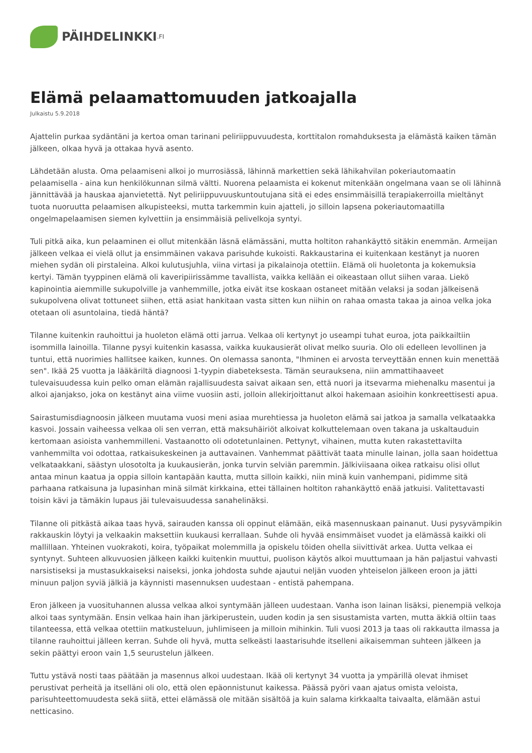PÄIHDELINKKI.FI
Elämä pelaamattomuuden jatkoajalla
Julkaistu 5.9.2018
Ajattelin purkaa sydäntäni ja kertoa oman tarinani peliriippuvuudesta, korttitalon romahduksesta ja elämästä kaiken tämän jälkeen, olkaa hyvä ja ottakaa hyvä asento.
Lähdetään alusta. Oma pelaamiseni alkoi jo murrosiässä, lähinnä markettien sekä lähikahvilan pokeriautomaatin pelaamisella - aina kun henkilökunnan silmä vältti. Nuorena pelaamista ei kokenut mitenkään ongelmana vaan se oli lähinnä jännittävää ja hauskaa ajanvietettä. Nyt peliriippuvuuskuntoutujana sitä ei edes ensimmäisillä terapiakerroilla mieltänyt tuota nuoruutta pelaamisen alkupisteeksi, mutta tarkemmin kuin ajatteli, jo silloin lapsena pokeriautomaatilla ongelmapelaamisen siemen kylvettiin ja ensimmäisiä pelivelkoja syntyi.
Tuli pitkä aika, kun pelaaminen ei ollut mitenkään läsnä elämässäni, mutta holtiton rahankäyttö sitäkin enemmän. Armeijan jälkeen velkaa ei vielä ollut ja ensimmäinen vakava parisuhde kukoisti. Rakkaustarina ei kuitenkaan kestänyt ja nuoren miehen sydän oli pirstaleina. Alkoi kulutusjuhla, viina virtasi ja pikalainoja otettiin. Elämä oli huoletonta ja kokemuksia kertyi. Tämän tyyppinen elämä oli kaveripiirissämme tavallista, vaikka kellään ei oikeastaan ollut siihen varaa. Liekö kapinointia aiemmille sukupolville ja vanhemmille, jotka eivät itse koskaan ostaneet mitään velaksi ja sodan jälkeisenä sukupolvena olivat tottuneet siihen, että asiat hankitaan vasta sitten kun niihin on rahaa omasta takaa ja ainoa velka joka otetaan oli asuntolaina, tiedä häntä?
Tilanne kuitenkin rauhoittui ja huoleton elämä otti jarrua. Velkaa oli kertynyt jo useampi tuhat euroa, jota paikkailtiin isommilla lainoilla. Tilanne pysyi kuitenkin kasassa, vaikka kuukausierät olivat melko suuria. Olo oli edelleen levollinen ja tuntui, että nuorimies hallitsee kaiken, kunnes. On olemassa sanonta, "Ihminen ei arvosta terveyttään ennen kuin menettää sen". Ikää 25 vuotta ja lääkäriltä diagnoosi 1-tyypin diabeteksesta. Tämän seurauksena, niin ammattihaaveet tulevaisuudessa kuin pelko oman elämän rajallisuudesta saivat aikaan sen, että nuori ja itsevarma miehenalku masentui ja alkoi ajanjakso, joka on kestänyt aina viime vuosiin asti, jolloin allekirjoittanut alkoi hakemaan asioihin konkreettisesti apua.
Sairastumisdiagnoosin jälkeen muutama vuosi meni asiaa murehtiessa ja huoleton elämä sai jatkoa ja samalla velkataakka kasvoi. Jossain vaiheessa velkaa oli sen verran, että maksuhäiriöt alkoivat kolkuttelemaan oven takana ja uskaltauduin kertomaan asioista vanhemmilleni. Vastaanotto oli odotetunlainen. Pettynyt, vihainen, mutta kuten rakastettavilta vanhemmilta voi odottaa, ratkaisukeskeinen ja auttavainen. Vanhemmat päättivät taata minulle lainan, jolla saan hoidettua velkataakkani, säästyn ulosotolta ja kuukausierän, jonka turvin selviän paremmin. Jälkiviisaana oikea ratkaisu olisi ollut antaa minun kaatua ja oppia silloin kantapään kautta, mutta silloin kaikki, niin minä kuin vanhempani, pidimme sitä parhaana ratkaisuna ja lupasinhan minä silmät kirkkaina, ettei tällainen holtiton rahankäyttö enää jatkuisi. Valitettavasti toisin kävi ja tämäkin lupaus jäi tulevaisuudessa sanahelinäksi.
Tilanne oli pitkästä aikaa taas hyvä, sairauden kanssa oli oppinut elämään, eikä masennuskaan painanut. Uusi pysyvämpikin rakkauskin löytyi ja velkaakin maksettiin kuukausi kerrallaan. Suhde oli hyvää ensimmäiset vuodet ja elämässä kaikki oli mallillaan. Yhteinen vuokrakoti, koira, työpaikat molemmilla ja opiskelu töiden ohella siivittivät arkea. Uutta velkaa ei syntynyt. Suhteen alkuvuosien jälkeen kaikki kuitenkin muuttui, puolison käytös alkoi muuttumaan ja hän paljastui vahvasti narsistiseksi ja mustasukkaiseksi naiseksi, jonka johdosta suhde ajautui neljän vuoden yhteiselon jälkeen eroon ja jätti minuun paljon syviä jälkiä ja käynnisti masennuksen uudestaan - entistä pahempana.
Eron jälkeen ja vuosituhannen alussa velkaa alkoi syntymään jälleen uudestaan. Vanha ison lainan lisäksi, pienempiä velkoja alkoi taas syntymään. Ensin velkaa hain ihan järkiperustein, uuden kodin ja sen sisustamista varten, mutta äkkiä oltiin taas tilanteessa, että velkaa otettiin matkusteluun, juhlimiseen ja milloin mihinkin. Tuli vuosi 2013 ja taas oli rakkautta ilmassa ja tilanne rauhoittui jälleen kerran. Suhde oli hyvä, mutta selkeästi laastarisuhde itselleni aikaisemman suhteen jälkeen ja sekin päättyi eroon vain 1,5 seurustelun jälkeen.
Tuttu ystävä nosti taas päätään ja masennus alkoi uudestaan. Ikää oli kertynyt 34 vuotta ja ympärillä olevat ihmiset perustivat perheitä ja itselläni oli olo, että olen epäonnistunut kaikessa. Päässä pyöri vaan ajatus omista veloista, parisuhteettomuudesta sekä siitä, ettei elämässä ole mitään sisältöä ja kuin salama kirkkaalta taivaalta, elämään astui netticasino.